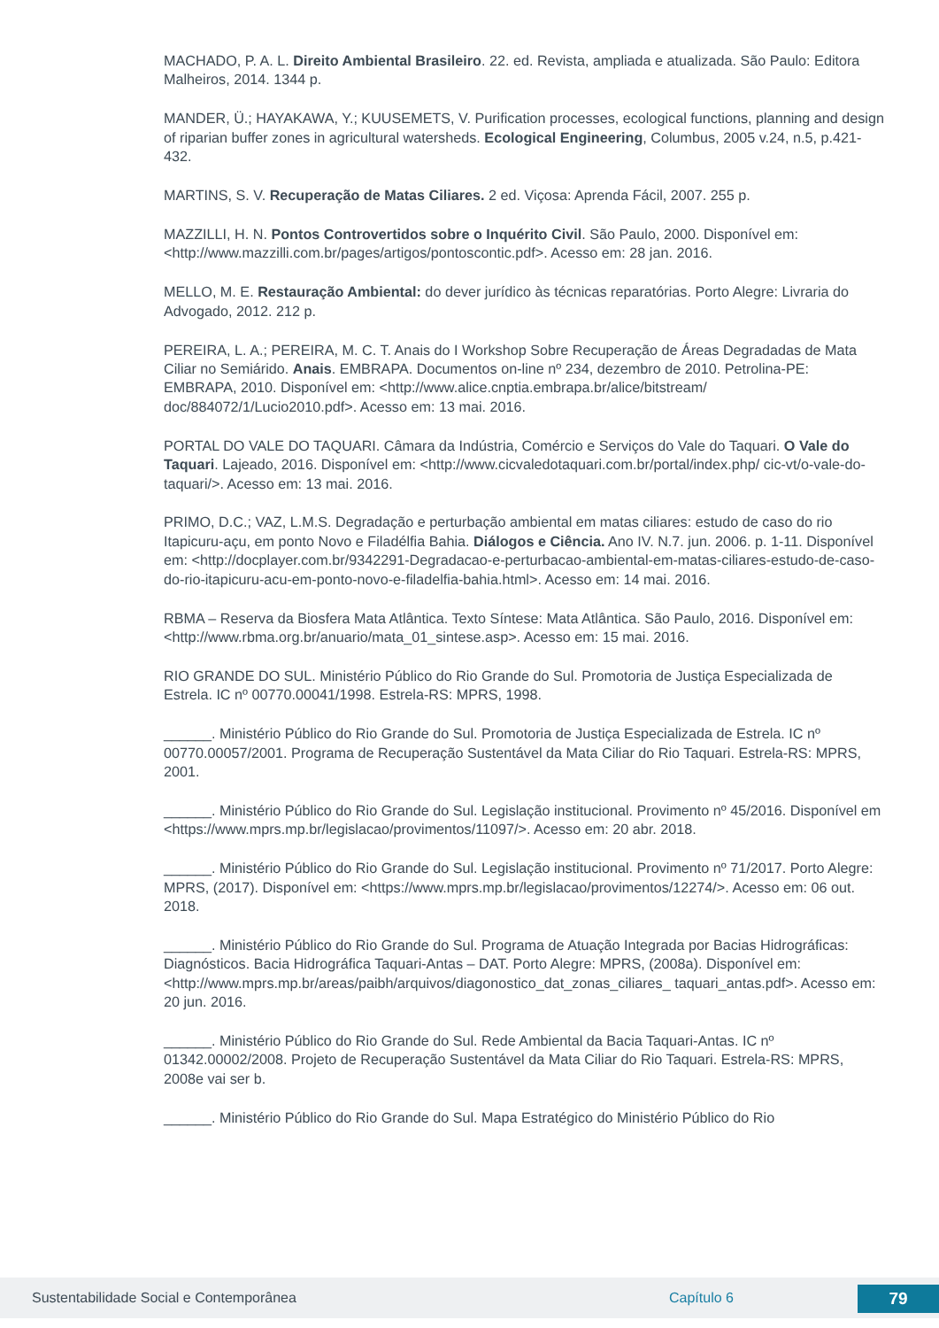MACHADO, P. A. L. Direito Ambiental Brasileiro. 22. ed. Revista, ampliada e atualizada. São Paulo: Editora Malheiros, 2014. 1344 p.
MANDER, Ü.; HAYAKAWA, Y.; KUUSEMETS, V. Purification processes, ecological functions, planning and design of riparian buffer zones in agricultural watersheds. Ecological Engineering, Columbus, 2005 v.24, n.5, p.421-432.
MARTINS, S. V. Recuperação de Matas Ciliares. 2 ed. Viçosa: Aprenda Fácil, 2007. 255 p.
MAZZILLI, H. N. Pontos Controvertidos sobre o Inquérito Civil. São Paulo, 2000. Disponível em: <http://www.mazzilli.com.br/pages/artigos/pontoscontic.pdf>. Acesso em: 28 jan. 2016.
MELLO, M. E. Restauração Ambiental: do dever jurídico às técnicas reparatórias. Porto Alegre: Livraria do Advogado, 2012. 212 p.
PEREIRA, L. A.; PEREIRA, M. C. T. Anais do I Workshop Sobre Recuperação de Áreas Degradadas de Mata Ciliar no Semiárido. Anais. EMBRAPA. Documentos on-line nº 234, dezembro de 2010. Petrolina-PE: EMBRAPA, 2010. Disponível em: <http://www.alice.cnptia.embrapa.br/alice/bitstream/ doc/884072/1/Lucio2010.pdf>. Acesso em: 13 mai. 2016.
PORTAL DO VALE DO TAQUARI. Câmara da Indústria, Comércio e Serviços do Vale do Taquari. O Vale do Taquari. Lajeado, 2016. Disponível em: <http://www.cicvaledotaquari.com.br/portal/index.php/ cic-vt/o-vale-do-taquari/>. Acesso em: 13 mai. 2016.
PRIMO, D.C.; VAZ, L.M.S. Degradação e perturbação ambiental em matas ciliares: estudo de caso do rio Itapicuru-açu, em ponto Novo e Filadélfia Bahia. Diálogos e Ciência. Ano IV. N.7. jun. 2006. p. 1-11. Disponível em: <http://docplayer.com.br/9342291-Degradacao-e-perturbacao-ambiental-em-matas-ciliares-estudo-de-caso-do-rio-itapicuru-acu-em-ponto-novo-e-filadelfia-bahia.html>. Acesso em: 14 mai. 2016.
RBMA – Reserva da Biosfera Mata Atlântica. Texto Síntese: Mata Atlântica. São Paulo, 2016. Disponível em: <http://www.rbma.org.br/anuario/mata_01_sintese.asp>. Acesso em: 15 mai. 2016.
RIO GRANDE DO SUL. Ministério Público do Rio Grande do Sul. Promotoria de Justiça Especializada de Estrela. IC nº 00770.00041/1998. Estrela-RS: MPRS, 1998.
______. Ministério Público do Rio Grande do Sul. Promotoria de Justiça Especializada de Estrela. IC nº 00770.00057/2001. Programa de Recuperação Sustentável da Mata Ciliar do Rio Taquari. Estrela-RS: MPRS, 2001.
______. Ministério Público do Rio Grande do Sul. Legislação institucional. Provimento nº 45/2016. Disponível em <https://www.mprs.mp.br/legislacao/provimentos/11097/>. Acesso em: 20 abr. 2018.
______. Ministério Público do Rio Grande do Sul. Legislação institucional. Provimento nº 71/2017. Porto Alegre: MPRS, (2017). Disponível em: <https://www.mprs.mp.br/legislacao/provimentos/12274/>. Acesso em: 06 out. 2018.
______. Ministério Público do Rio Grande do Sul. Programa de Atuação Integrada por Bacias Hidrográficas: Diagnósticos. Bacia Hidrográfica Taquari-Antas – DAT. Porto Alegre: MPRS, (2008a). Disponível em: <http://www.mprs.mp.br/areas/paibh/arquivos/diagonostico_dat_zonas_ciliares_ taquari_antas.pdf>. Acesso em: 20 jun. 2016.
______. Ministério Público do Rio Grande do Sul. Rede Ambiental da Bacia Taquari-Antas. IC nº 01342.00002/2008. Projeto de Recuperação Sustentável da Mata Ciliar do Rio Taquari. Estrela-RS: MPRS, 2008e vai ser b.
______. Ministério Público do Rio Grande do Sul. Mapa Estratégico do Ministério Público do Rio
Sustentabilidade Social e Contemporânea Capítulo 6 79